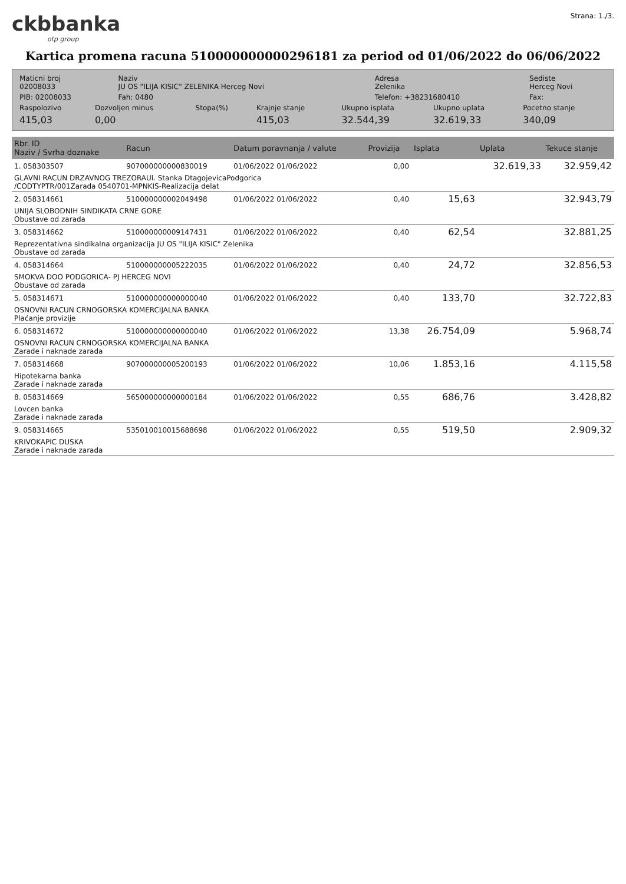ckbbanka
otp group
Strana: 1./3.
Kartica promena racuna 510000000000296181 za period od 01/06/2022 do 06/06/2022
| Maticni broj 02008033 | Naziv JU OS "ILIJA KISIC" ZELENIKA Herceg Novi | Adresa Zelenika | Sediste Herceg Novi |
| PIB: 02008033 | Fah: 0480 | Telefon: +38231680410 | Fax: |
| Raspolozivo | Dozvoljen minus | Stopa(%) | Krajnje stanje | Ukupno isplata | Ukupno uplata | Pocetno stanje |
| 415,03 | 0,00 | | 415,03 | 32.544,39 | 32.619,33 | 340,09 |
| Rbr. ID Naziv / Svrha doznake | Racun | Datum poravnanja / valute | Provizija | Isplata | Uplata | Tekuce stanje |
| --- | --- | --- | --- | --- | --- | --- |
| 1. 058303507 | 907000000000830019 | 01/06/2022 01/06/2022 | 0,00 | | 32.619,33 | 32.959,42 |
| GLAVNI RACUN DRZAVNOG TREZORAUl. Stanka DtagojevicaPodgorica /CODTYPTR/001Zarada 0540701-MPNKIS-Realizacija delat | | | | | | |
| 2. 058314661 | 510000000002049498 | 01/06/2022 01/06/2022 | 0,40 | 15,63 | | 32.943,79 |
| UNIJA SLOBODNIH SINDIKATA CRNE GORE Obustave od zarada | | | | | | |
| 3. 058314662 | 510000000009147431 | 01/06/2022 01/06/2022 | 0,40 | 62,54 | | 32.881,25 |
| Reprezentativna sindikalna organizacija JU OS "ILIJA KISIC" Zelenika Obustave od zarada | | | | | | |
| 4. 058314664 | 510000000005222035 | 01/06/2022 01/06/2022 | 0,40 | 24,72 | | 32.856,53 |
| SMOKVA DOO PODGORICA- PJ HERCEG NOVI Obustave od zarada | | | | | | |
| 5. 058314671 | 510000000000000040 | 01/06/2022 01/06/2022 | 0,40 | 133,70 | | 32.722,83 |
| OSNOVNI RACUN CRNOGORSKA KOMERCIJALNA BANKA Plaćanje provizije | | | | | | |
| 6. 058314672 | 510000000000000040 | 01/06/2022 01/06/2022 | 13,38 | 26.754,09 | | 5.968,74 |
| OSNOVNI RACUN CRNOGORSKA KOMERCIJALNA BANKA Zarade i naknade zarada | | | | | | |
| 7. 058314668 | 907000000005200193 | 01/06/2022 01/06/2022 | 10,06 | 1.853,16 | | 4.115,58 |
| Hipotekarna banka Zarade i naknade zarada | | | | | | |
| 8. 058314669 | 565000000000000184 | 01/06/2022 01/06/2022 | 0,55 | 686,76 | | 3.428,82 |
| Lovcen banka Zarade i naknade zarada | | | | | | |
| 9. 058314665 | 535010010015688698 | 01/06/2022 01/06/2022 | 0,55 | 519,50 | | 2.909,32 |
| KRIVOKAPIC DUSKA Zarade i naknade zarada | | | | | | |